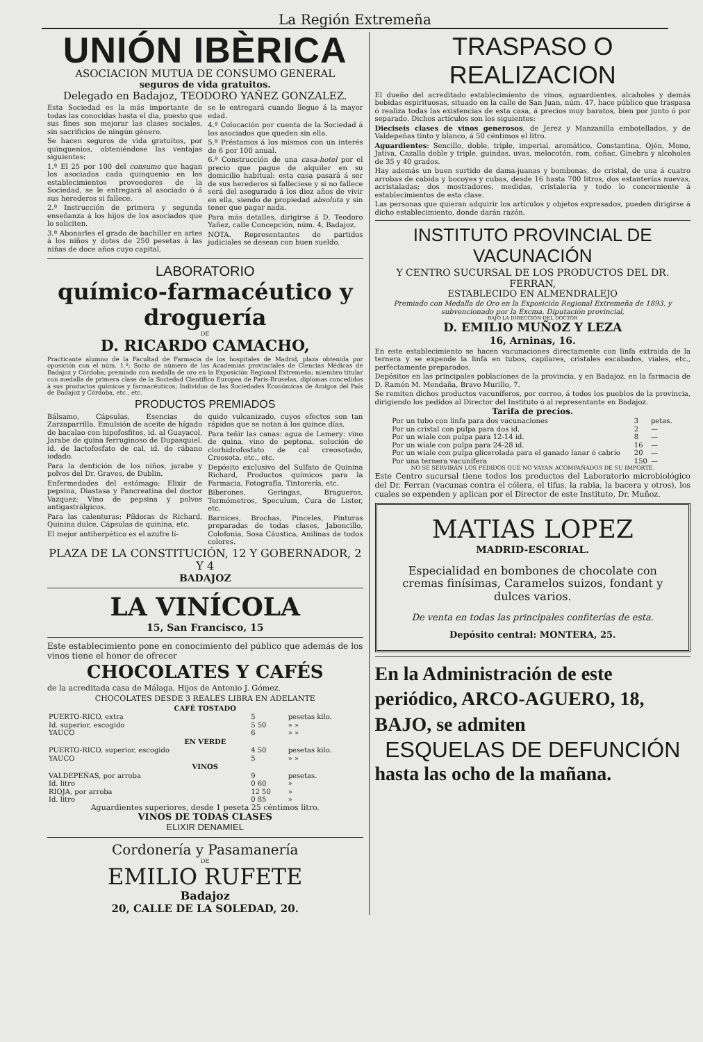La Región Extremeña
UNIÓN IBÈRICA
ASOCIACION MUTUA DE CONSUMO GENERAL
seguros de vida gratuitos.
Delegado en Badajoz, TEODORO YAÑEZ GONZALEZ.
Esta Sociedad es la más importante de todas las conocidas hasta el dia, puesto que sus fines son mejorar las clases sociales, sin sacrificios de ningún género.
Se hacen seguros de vida gratuitos, por quinquenios, obteniéndose las ventajas siguientes:
1.ª El 25 por 100 del consumo que hagan los asociados cada quinquenio en los establecimientos proveedores de la Sociedad, se le entregará al asociado ó á sus herederos si fallece.
2.ª Instrucción de primera y segunda enseñanza á los hijos de los asociados que lo soliciten.
3.ª Abonarles el grado de bachiller en artes á los niños y dotes de 250 pesetas á las niñas de doce años cuyo capital,
se le entregará cuando llegue á la mayor edad.
4.ª Colocación por cuenta de la Sociedad á los asociados que queden sin ella.
5.ª Préstamos á los mismos con un interés de 6 por 100 anual.
6.ª Construcción de una casa-hotel por el precio que pague de alquiler en su domicilio habitual: esta casa pasará á ser de sus herederos si falleciese y si no fallece será del asegurado á los diez años de vivir en ella, siendo de propiedad absoluta y sin tener que pagar nada.
Para más detalles, dirigirse á D. Teodoro Yañez, calle Concepción, núm. 4, Badajoz.
NOTA. Representantes de partidos judiciales se desean con buen sueldo.
LABORATORIO
químico-farmacéutico y droguería
DE
D. RICARDO CAMACHO,
Practicante alumno de la Facultad de Farmacia de los hospitales de Madrid, plaza obtenida por oposición con el núm. 1.º; Socio de número de las Academias provinciales de Ciencias Médicas de Badajoz y Córdoba; premiado con medalla de oro en la Exposición Regional Extremeña; miembro titular con medalla de primera clase de la Sociedad Científico Europea de Paris-Bruselas, diplomas concedidos á sus productos químicos y farmacéuticos; Individuo de las Sociedades Económicas de Amigos del País de Badajoz y Córdoba, etc., etc.
PRODUCTOS PREMIADOS
Bálsamo, Cápsulas, Esencias de Zarzaparrilla, Emulsión de aceite de hígado de bacalao con hipofosfitos, id. al Guayacol, Jarabe de quina ferruginoso de Dupasquiel, id. de lactofosfato de cal, id. de rábano iodado.
Para la dentición de los niños, jarabe y polvos del Dr. Graves, de Dublin.
Enfermedades del estómago: Elixir de pepsina, Diastasa y Pancreatina del doctor Vazquez; Vino de pepsina y polvos antigastrálgicos.
Para las calenturas: Píldoras de Richard, Quinina dulce, Cápsulas de quinina, etc.
El mejor antiherpético es el azufre lí-
quido vulcanizado, cuyos efectos son tan rápidos que se notan á los quince días.
Para teñir las canas: agua de Lemery: vino de quina, vino de peptona, solución de clorhidrofosfato de cal creosotado, Creosota, etc., etc.
Depósito exclusivo del Sulfato de Quinina Richard, Productos químicos para la Farmacia, Fotografía, Tintorería, etc.
Biberones, Geringas, Bragueros, Termómetros, Speculum, Cura de Lister, etc.
Barnices, Brochas, Pinceles, Pinturas preparadas de todas clases, Jaboncillo, Colofonia, Sosa Cáustica, Anilinas de todos colores.
PLAZA DE LA CONSTITUCIÓN, 12 Y GOBERNADOR, 2 Y 4
BADAJOZ
LA VINÍCOLA
15, San Francisco, 15
Este establecimiento pone en conocimiento del público que además de los vinos tiene el honor de ofrecer
CHOCOLATES Y CAFÉS
de la acreditada casa de Málaga, Hijos de Antonio J. Gómez.
CHOCOLATES DESDE 3 REALES LIBRA EN ADELANTE
| CAFÉ TOSTADO | | |
| --- | --- | --- |
| PUERTO-RICO, extra | 5 | pesetas kilo. |
| Id. superior, escogido | 5 50 | » » |
| YAUCO | 6 | » » |
| EN VERDE | | |
| PUERTO-RICO, superior, escogido | 4 50 | pesetas kilo. |
| YAUCO | 5 | » » |
| VINOS | | |
| VALDEPEÑAS, por arroba | 9 | pesetas. |
| Id. litro | 0 60 | » |
| RIOJA, por arroba | 12 50 | » |
| Id. litro | 0 85 | » |
Aguardientes superiores, desde 1 peseta 25 céntimos litro.
VINOS DE TODAS CLASES
ELIXIR DENAMIEL
Cordonería y Pasamanería
DE
EMILIO RUFETE
Badajoz
20, CALLE DE LA SOLEDAD, 20.
TRASPASO O REALIZACION
El dueño del acreditado establecimiento de vinos, aguardientes, alcaholes y demás bebidas espirituosas, situado en la calle de San Juan, núm. 47, hace público que traspasa ó realiza todas las existencias de esta casa, á precios muy baratos, bien por junto ó por separado. Dichos artículos son los siguientes:
Dieciseis clases de vinos generosos, de Jerez y Manzanilla embotellados, y de Valdepeñas tinto y blanco, á 50 céntimos el litro.
Aguardientes: Sencillo, doble, triple, imperial, aromático, Constantina, Ojén, Mono, Jativa, Cazalla doble y triple, guindas, uvas, melocotón, rom, coñac, Ginebra y alcoholes de 35 y 40 grados.
Hay además un buen surtido de dama-juanas y bombonas, de cristal, de una á cuatro arrobas de cabida y bocoyes y cubas, desde 16 hasta 700 litros, dos estanterías nuevas, acristaladas; dos mostradores, medidas, cristalería y todo lo concerniente á establecimientos de esta clase.
Las personas que quieran adquirir los artículos y objetos expresados, pueden dirigirse á dicho establecimiento, donde darán razón.
INSTITUTO PROVINCIAL DE VACUNACIÓN
Y CENTRO SUCURSAL DE LOS PRODUCTOS DEL DR. FERRAN,
ESTABLECIDO EN ALMENDRALEJO
Premiado con Medalla de Oro en la Exposición Regional Extremeña de 1893, y subvencionado por la Excma. Diputación provincial,
BAJO LA DIRECCIÓN DEL DOCTOR
D. EMILIO MUÑOZ Y LEZA
16, Arninas, 16.
En este establecimiento se hacen vacunaciones directamente con linfa extraida de la ternera y se expende la linfa en tubos, capilares, cristales escabados, viales, etc., perfectamente preparados.
Depósitos en las principales poblaciones de la provincia, y en Badajoz, en la farmacia de D. Ramón M. Mendaña, Bravo Murillo, 7.
Se remiten dichos productos vacuníferos, por correo, á todos los pueblos de la provincia, dirigiendo los pedidos al Director del Instituto ó al representante en Badajoz.
Tarifa de precios.
| Por un tubo con linfa para dos vacunaciones | 3 | petas. |
| Por un cristal con pulpa para dos id. | 2 | — |
| Por un wiale con pulpa para 12-14 id. | 8 | — |
| Por un wiale con pulpa para 24-28 id. | 16 | — |
| Por un wiale con pulpa glicerolada para el ganado lanar ó cabrío | 20 | — |
| Por una ternera vacunífera | 150 | — |
NO SE SERVIRÁN LOS PEDIDOS QUE NO VAYAN ACOMPAÑADOS DE SU IMPORTE.
Este Centro sucursal tiene todos los productos del Laboratorio microbiológico del Dr. Ferran (vacunas contra el cólera, el tifus, la rabia, la bacera y otros), los cuales se expenden y aplican por el Director de este Instituto, Dr. Muñoz.
MATIAS LOPEZ
MADRID-ESCORIAL.
Especialidad en bombones de chocolate con cremas finísimas, Caramelos suizos, fondant y dulces varios.
De venta en todas las principales confiterías de esta.
Depósito central: MONTERA, 25.
En la Administración de este periódico, ARCO-AGUERO, 18, BAJO, se admiten
ESQUELAS DE DEFUNCIÓN
hasta las ocho de la mañana.